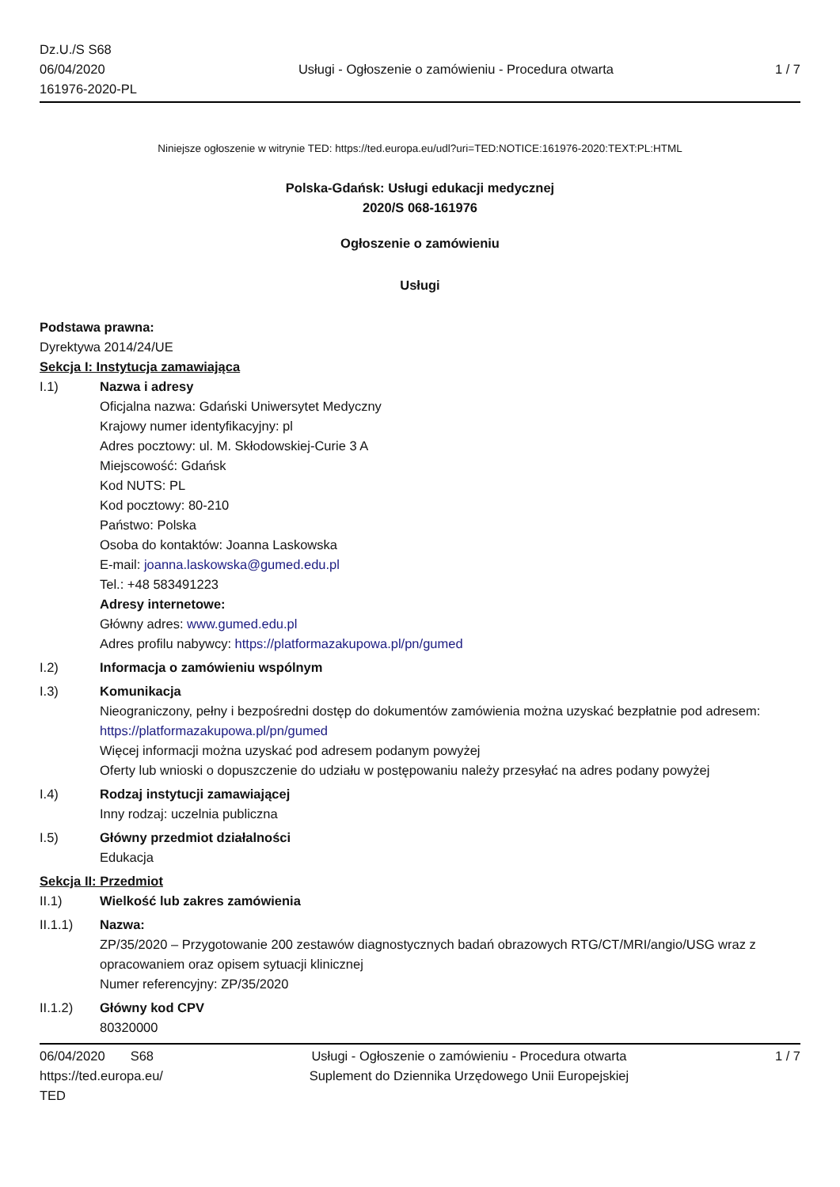Dz.U./S S68
06/04/2020
161976-2020-PL
Usługi - Ogłoszenie o zamówieniu - Procedura otwarta
1 / 7
Niniejsze ogłoszenie w witrynie TED: https://ted.europa.eu/udl?uri=TED:NOTICE:161976-2020:TEXT:PL:HTML
Polska-Gdańsk: Usługi edukacji medycznej
2020/S 068-161976
Ogłoszenie o zamówieniu
Usługi
Podstawa prawna:
Dyrektywa 2014/24/UE
Sekcja I: Instytucja zamawiająca
I.1) Nazwa i adresy
Oficjalna nazwa: Gdański Uniwersytet Medyczny
Krajowy numer identyfikacyjny: pl
Adres pocztowy: ul. M. Skłodowskiej-Curie 3 A
Miejscowość: Gdańsk
Kod NUTS: PL
Kod pocztowy: 80-210
Państwo: Polska
Osoba do kontaktów: Joanna Laskowska
E-mail: joanna.laskowska@gumed.edu.pl
Tel.: +48 583491223
Adresy internetowe:
Główny adres: www.gumed.edu.pl
Adres profilu nabywcy: https://platformazakupowa.pl/pn/gumed
I.2) Informacja o zamówieniu wspólnym
I.3) Komunikacja
Nieograniczony, pełny i bezpośredni dostęp do dokumentów zamówienia można uzyskać bezpłatnie pod adresem: https://platformazakupowa.pl/pn/gumed
Więcej informacji można uzyskać pod adresem podanym powyżej
Oferty lub wnioski o dopuszczenie do udziału w postępowaniu należy przesyłać na adres podany powyżej
I.4) Rodzaj instytucji zamawiającej
Inny rodzaj: uczelnia publiczna
I.5) Główny przedmiot działalności
Edukacja
Sekcja II: Przedmiot
II.1) Wielkość lub zakres zamówienia
II.1.1) Nazwa:
ZP/35/2020 – Przygotowanie 200 zestawów diagnostycznych badań obrazowych RTG/CT/MRI/angio/USG wraz z opracowaniem oraz opisem sytuacji klinicznej
Numer referencyjny: ZP/35/2020
II.1.2) Główny kod CPV
80320000
06/04/2020 S68
https://ted.europa.eu/
TED
Usługi - Ogłoszenie o zamówieniu - Procedura otwarta
Suplement do Dziennika Urzędowego Unii Europejskiej
1 / 7